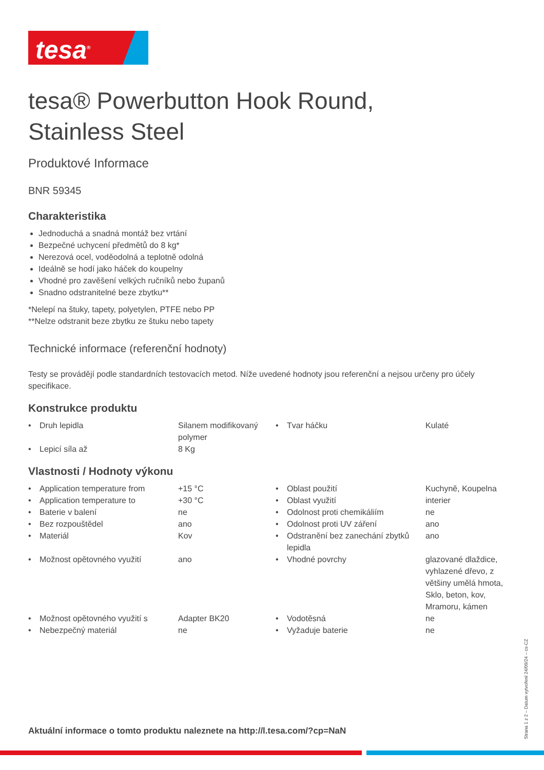tesa<sup>®</sup>
tesa® Powerbutton Hook Round,
Stainless Steel
Produktové Informace
BNR 59345
Charakteristika
Jednoduchá a snadná montáž bez vrtání
Bezpečné uchycení předmětů do 8 kg*
Nerezová ocel, voděodolná a teplotně odolná
Ideálně se hodí jako háček do koupelny
Vhodné pro zavěšení velkých ručníků nebo županů
Snadno odstranitelné beze zbytku**
*Nelepí na štuky, tapety, polyetylen, PTFE nebo PP
**Nelze odstranit beze zbytku ze štuku nebo tapety
Technické informace (referenční hodnoty)
Testy se provádějí podle standardních testovacích metod. Níže uvedené hodnoty jsou referenční a nejsou určeny pro účely specifikace.
Konstrukce produktu
| • | Druh lepidla | Silanem modifikovaný polymer | • | Tvar háčku | Kulaté |
| • | Lepicí síla až | 8 Kg | | | |
Vlastnosti / Hodnoty výkonu
| • | Application temperature from | +15 °C | • | Oblast použití | Kuchyně, Koupelna |
| • | Application temperature to | +30 °C | • | Oblast využití | interier |
| • | Baterie v balení | ne | • | Odolnost proti chemikáliím | ne |
| • | Bez rozpouštědel | ano | • | Odolnost proti UV záření | ano |
| • | Materiál | Kov | • | Odstranění bez zanechání zbytků lepidla | ano |
| • | Možnost opětovného využití | ano | • | Vhodné povrchy | glazované dlaždice, vyhlazené dřevo, z většiny umělá hmota, Sklo, beton, kov, Mramoru, kámen |
| • | Možnost opětovného využití s | Adapter BK20 | • | Vodotěsná | ne |
| • | Nebezpečný materiál | ne | • | Vyžaduje baterie | ne |
Aktuální informace o tomto produktu naleznete na http://l.tesa.com/?cp=NaN
Strana 1 z 2 – Datum vytvoření 24/09/24 – cs-CZ